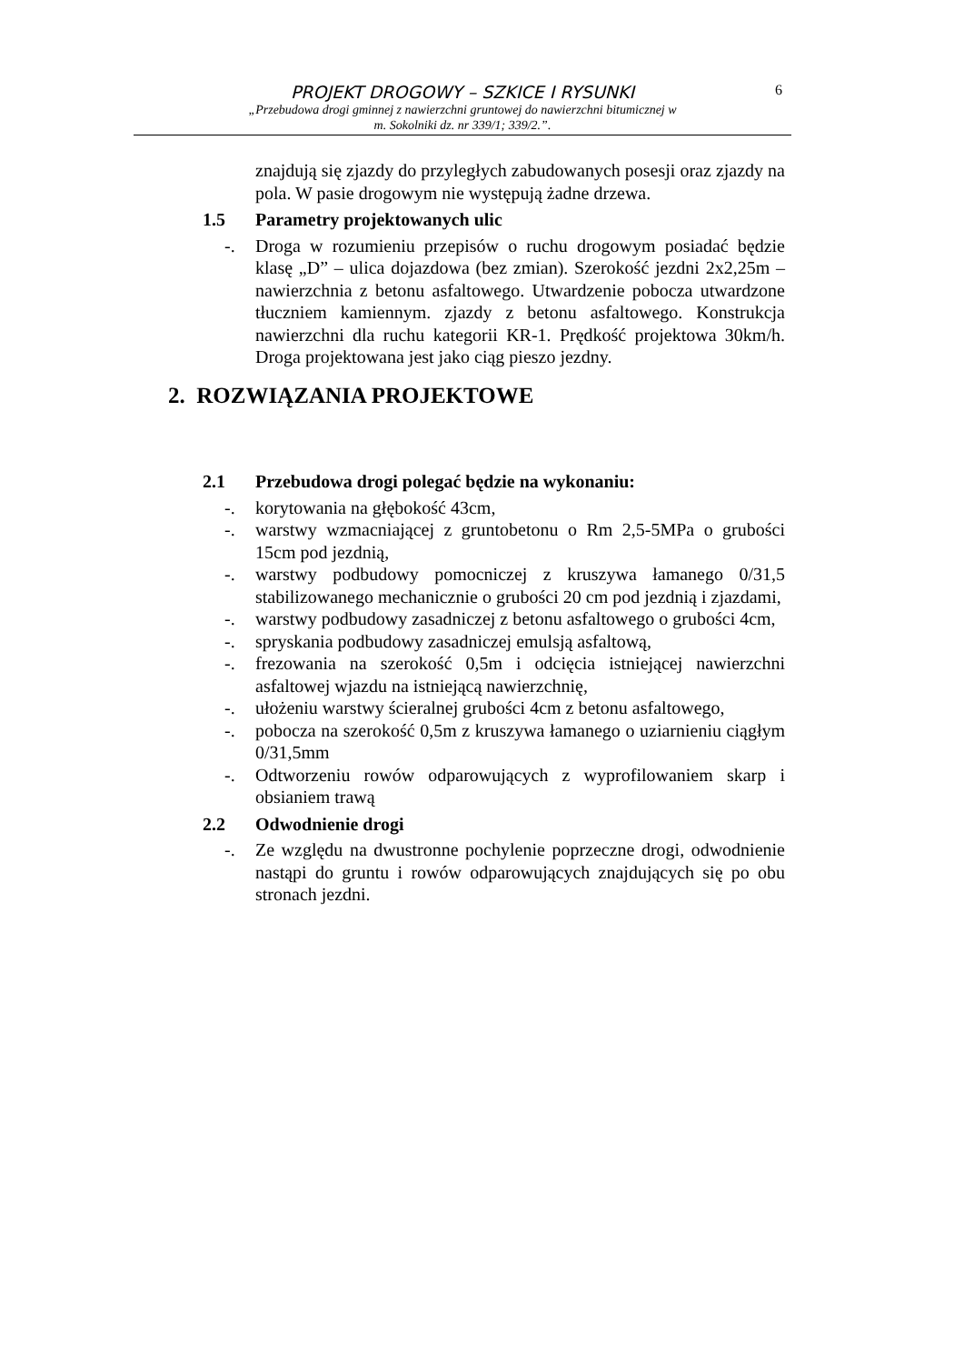PROJEKT DROGOWY – SZKICE I RYSUNKI
6
„Przebudowa drogi gminnej z nawierzchni gruntowej do nawierzchni bitumicznej w
m. Sokolniki dz. nr 339/1; 339/2.”.
znajdują się zjazdy do przyległych zabudowanych posesji oraz zjazdy na pola. W pasie drogowym nie występują żadne drzewa.
1.5 Parametry projektowanych ulic
-. Droga w rozumieniu przepisów o ruchu drogowym posiadać będzie klasę „D” – ulica dojazdowa (bez zmian). Szerokość jezdni 2x2,25m – nawierzchnia z betonu asfaltowego. Utwardzenie pobocza utwardzone tłuczniem kamiennym. zjazdy z betonu asfaltowego. Konstrukcja nawierzchni dla ruchu kategorii KR-1. Prędkość projektowa 30km/h. Droga projektowana jest jako ciąg pieszo jezdny.
2. ROZWIĄZANIA PROJEKTOWE
2.1 Przebudowa drogi polegać będzie na wykonaniu:
-. korytowania na głębokość 43cm,
-. warstwy wzmacniającej z gruntobetonu o Rm 2,5-5MPa o grubości 15cm pod jezdnią,
-. warstwy podbudowy pomocniczej z kruszywa łamanego 0/31,5 stabilizowanego mechanicznie o grubości 20 cm pod jezdnią i zjazdami,
-. warstwy podbudowy zasadniczej z betonu asfaltowego o grubości 4cm,
-. spryskania podbudowy zasadniczej emulsją asfaltową,
-. frezowania na szerokość 0,5m i odcięcia istniejącej nawierzchni asfaltowej wjazdu na istniejącą nawierzchnię,
-. ułożeniu warstwy ścieralnej grubości 4cm z betonu asfaltowego,
-. pobocza na szerokość 0,5m z kruszywa łamanego o uziarnieniu ciągłym 0/31,5mm
-. Odtworzeniu rowów odparowujących z wyprofilowaniem skarp i obsianiem trawą
2.2 Odwodnienie drogi
-. Ze względu na dwustronne pochylenie poprzeczne drogi, odwodnienie nastąpi do gruntu i rowów odparowujących znajdujących się po obu stronach jezdni.